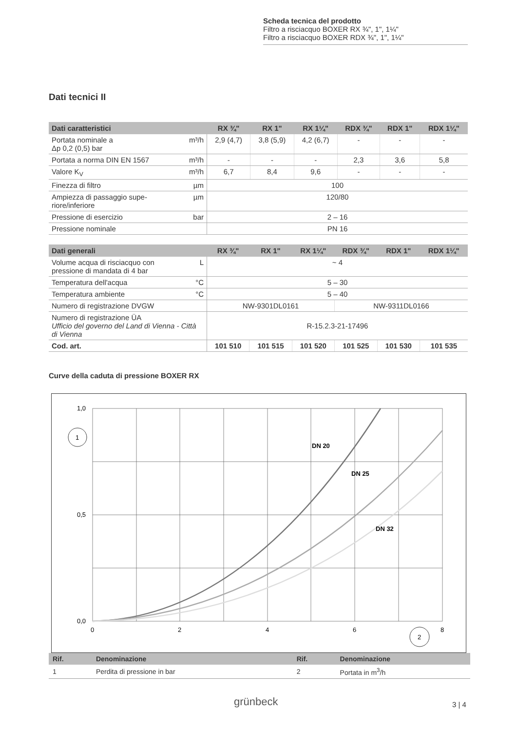Scheda tecnica del prodotto
Filtro a risciacquo BOXER RX ¾", 1", 1¼"
Filtro a risciacquo BOXER RDX ¾", 1", 1¼"
Dati tecnici II
| Dati caratteristici | | RX ¾" | RX 1" | RX 1¼" | RDX ¾" | RDX 1" | RDX 1¼" |
| --- | --- | --- | --- | --- | --- | --- | --- |
| Portata nominale a Δp 0,2 (0,5) bar | m³/h | 2,9 (4,7) | 3,8 (5,9) | 4,2 (6,7) | - | - | - |
| Portata a norma DIN EN 1567 | m³/h | - | - | - | 2,3 | 3,6 | 5,8 |
| Valore K<sub>V</sub> | m³/h | 6,7 | 8,4 | 9,6 | - | - | - |
| Finezza di filtro | µm | 100 | | | | | |
| Ampiezza di passaggio supe- riore/inferiore | µm | 120/80 | | | | | |
| Pressione di esercizio | bar | 2 – 16 | | | | | |
| Pressione nominale | | PN 16 | | | | | |
| Dati generali | | RX ¾" | RX 1" | RX 1¼" | RDX ¾" | RDX 1" | RDX 1¼" |
| --- | --- | --- | --- | --- | --- | --- | --- |
| Volume acqua di risciacquo con pressione di mandata di 4 bar | L | ~ 4 | | | | | |
| Temperatura dell'acqua | °C | 5 – 30 | | | | | |
| Temperatura ambiente | °C | 5 – 40 | | | | | |
| Numero di registrazione DVGW | | NW-9301DL0161 | | | NW-9311DL0166 | | |
| Numero di registrazione ÜA Ufficio del governo del Land di Vienna - Città di Vienna | | R-15.2.3-21-17496 | | | | | |
| Cod. art. | | 101 510 | 101 515 | 101 520 | 101 525 | 101 530 | 101 535 |
Curve della caduta di pressione BOXER RX
1,0
0,5
0,0
0
2
4
6
8
1
2
DN 20
DN 25
DN 32
| Rif. | Denominazione | Rif. | Denominazione |
| --- | --- | --- | --- |
| 1 | Perdita di pressione in bar | 2 | Portata in m<sup>3</sup>/h |
grünbeck 3 | 4